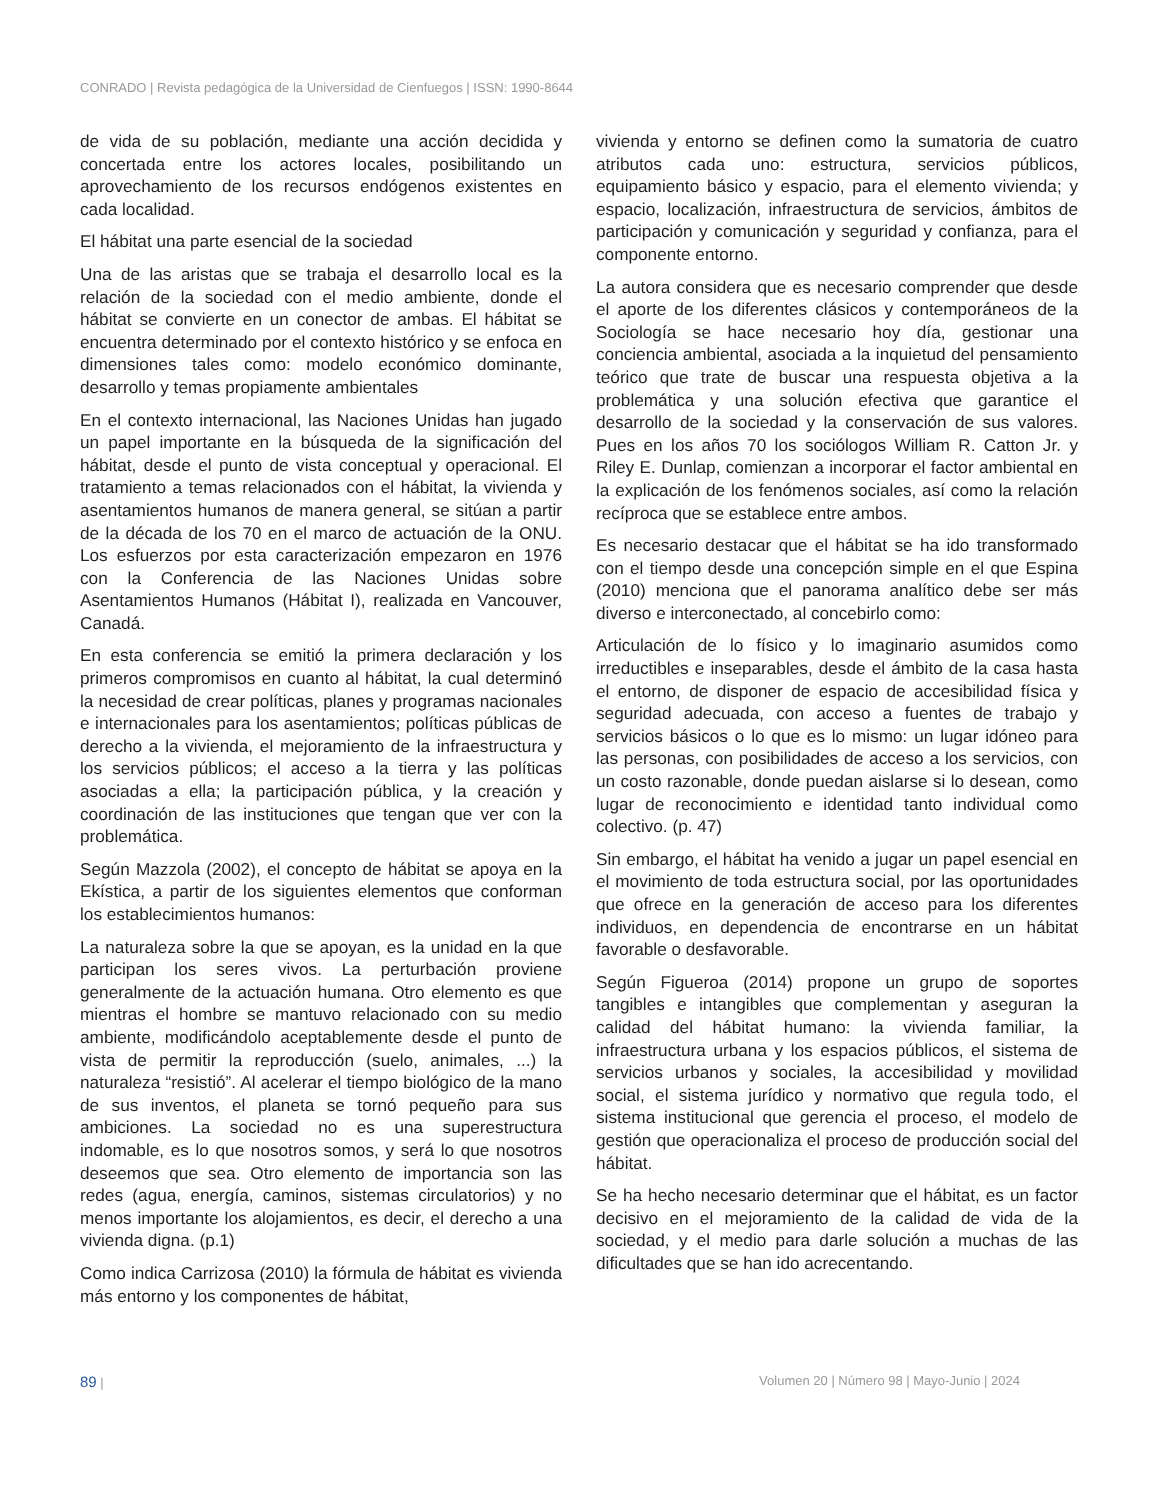CONRADO | Revista pedagógica de la Universidad de Cienfuegos | ISSN: 1990-8644
de vida de su población, mediante una acción decidida y concertada entre los actores locales, posibilitando un aprovechamiento de los recursos endógenos existentes en cada localidad.
El hábitat una parte esencial de la sociedad
Una de las aristas que se trabaja el desarrollo local es la relación de la sociedad con el medio ambiente, donde el hábitat se convierte en un conector de ambas. El hábitat se encuentra determinado por el contexto histórico y se enfoca en dimensiones tales como: modelo económico dominante, desarrollo y temas propiamente ambientales
En el contexto internacional, las Naciones Unidas han jugado un papel importante en la búsqueda de la significación del hábitat, desde el punto de vista conceptual y operacional. El tratamiento a temas relacionados con el hábitat, la vivienda y asentamientos humanos de manera general, se sitúan a partir de la década de los 70 en el marco de actuación de la ONU. Los esfuerzos por esta caracterización empezaron en 1976 con la Conferencia de las Naciones Unidas sobre Asentamientos Humanos (Hábitat I), realizada en Vancouver, Canadá.
En esta conferencia se emitió la primera declaración y los primeros compromisos en cuanto al hábitat, la cual determinó la necesidad de crear políticas, planes y programas nacionales e internacionales para los asentamientos; políticas públicas de derecho a la vivienda, el mejoramiento de la infraestructura y los servicios públicos; el acceso a la tierra y las políticas asociadas a ella; la participación pública, y la creación y coordinación de las instituciones que tengan que ver con la problemática.
Según Mazzola (2002), el concepto de hábitat se apoya en la Ekística, a partir de los siguientes elementos que conforman los establecimientos humanos:
La naturaleza sobre la que se apoyan, es la unidad en la que participan los seres vivos. La perturbación proviene generalmente de la actuación humana. Otro elemento es que mientras el hombre se mantuvo relacionado con su medio ambiente, modificándolo aceptablemente desde el punto de vista de permitir la reproducción (suelo, animales, ...) la naturaleza “resistió”. Al acelerar el tiempo biológico de la mano de sus inventos, el planeta se tornó pequeño para sus ambiciones. La sociedad no es una superestructura indomable, es lo que nosotros somos, y será lo que nosotros deseemos que sea. Otro elemento de importancia son las redes (agua, energía, caminos, sistemas circulatorios) y no menos importante los alojamientos, es decir, el derecho a una vivienda digna. (p.1)
Como indica Carrizosa (2010) la fórmula de hábitat es vivienda más entorno y los componentes de hábitat,
vivienda y entorno se definen como la sumatoria de cuatro atributos cada uno: estructura, servicios públicos, equipamiento básico y espacio, para el elemento vivienda; y espacio, localización, infraestructura de servicios, ámbitos de participación y comunicación y seguridad y confianza, para el componente entorno.
La autora considera que es necesario comprender que desde el aporte de los diferentes clásicos y contemporáneos de la Sociología se hace necesario hoy día, gestionar una conciencia ambiental, asociada a la inquietud del pensamiento teórico que trate de buscar una respuesta objetiva a la problemática y una solución efectiva que garantice el desarrollo de la sociedad y la conservación de sus valores. Pues en los años 70 los sociólogos William R. Catton Jr. y Riley E. Dunlap, comienzan a incorporar el factor ambiental en la explicación de los fenómenos sociales, así como la relación recíproca que se establece entre ambos.
Es necesario destacar que el hábitat se ha ido transformado con el tiempo desde una concepción simple en el que Espina (2010) menciona que el panorama analítico debe ser más diverso e interconectado, al concebirlo como:
Articulación de lo físico y lo imaginario asumidos como irreductibles e inseparables, desde el ámbito de la casa hasta el entorno, de disponer de espacio de accesibilidad física y seguridad adecuada, con acceso a fuentes de trabajo y servicios básicos o lo que es lo mismo: un lugar idóneo para las personas, con posibilidades de acceso a los servicios, con un costo razonable, donde puedan aislarse si lo desean, como lugar de reconocimiento e identidad tanto individual como colectivo. (p. 47)
Sin embargo, el hábitat ha venido a jugar un papel esencial en el movimiento de toda estructura social, por las oportunidades que ofrece en la generación de acceso para los diferentes individuos, en dependencia de encontrarse en un hábitat favorable o desfavorable.
Según Figueroa (2014) propone un grupo de soportes tangibles e intangibles que complementan y aseguran la calidad del hábitat humano: la vivienda familiar, la infraestructura urbana y los espacios públicos, el sistema de servicios urbanos y sociales, la accesibilidad y movilidad social, el sistema jurídico y normativo que regula todo, el sistema institucional que gerencia el proceso, el modelo de gestión que operacionaliza el proceso de producción social del hábitat.
Se ha hecho necesario determinar que el hábitat, es un factor decisivo en el mejoramiento de la calidad de vida de la sociedad, y el medio para darle solución a muchas de las dificultades que se han ido acrecentando.
89 | Volumen 20 | Número 98 | Mayo-Junio | 2024